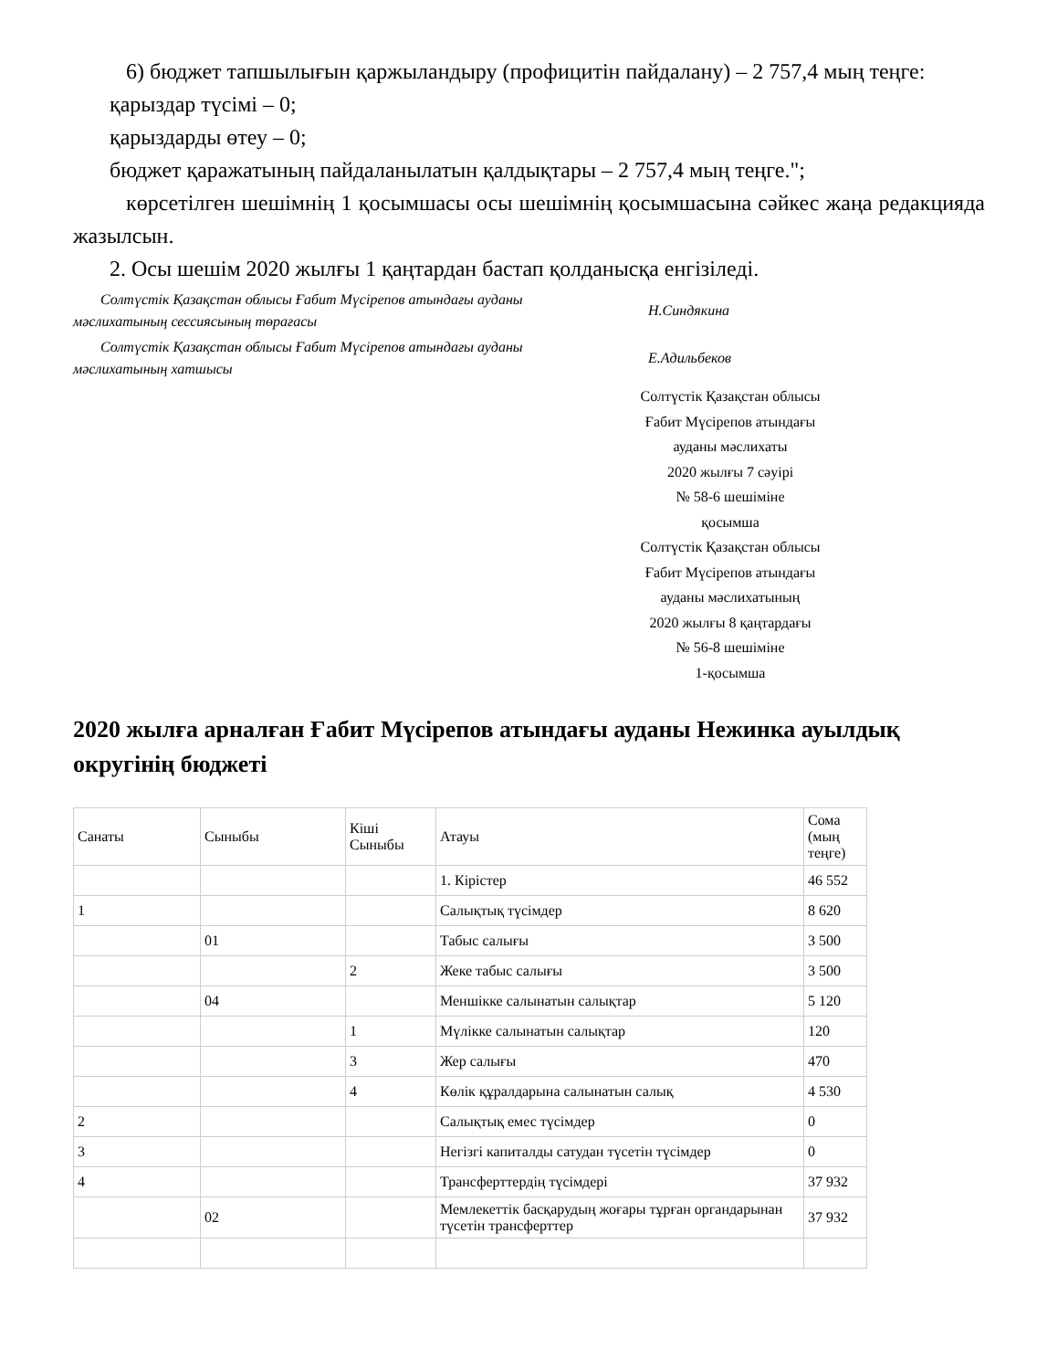6) бюджет тапшылығын қаржыландыру (профицитін пайдалану) – 2 757,4 мың теңге:
қарыздар түсімі – 0;
қарыздарды өтеу – 0;
бюджет қаражатының пайдаланылатын қалдықтары – 2 757,4 мың теңге.";
көрсетілген шешімнің 1 қосымшасы осы шешімнің қосымшасына сәйкес жаңа редакцияда жазылсын.
2. Осы шешім 2020 жылғы 1 қаңтардан бастап қолданысқа енгізіледі.
Солтүстік Қазақстан облысы Ғабит Мүсірепов атындағы ауданы мәслихатының сессиясының төрағасы
Н.Синдякина
Солтүстік Қазақстан облысы Ғабит Мүсірепов атындағы ауданы мәслихатының хатшысы
Е.Адильбеков
Солтүстік Қазақстан облысы
Ғабит Мүсірепов атындағы
ауданы мәслихаты
2020 жылғы 7 сәуірі
№ 58-6 шешіміне
қосымша
Солтүстік Қазақстан облысы
Ғабит Мүсірепов атындағы
ауданы мәслихатының
2020 жылғы 8 қаңтардағы
№ 56-8 шешіміне
1-қосымша
2020 жылға арналған Ғабит Мүсірепов атындағы ауданы Нежинка ауылдық округінің бюджеті
| Санаты | Сыныбы | Кіші Сыныбы | Атауы | Сома (мың теңге) |
| --- | --- | --- | --- | --- |
| | | | 1. Кірістер | 46 552 |
| 1 | | | Салықтық түсімдер | 8 620 |
| | 01 | | Табыс салығы | 3 500 |
| | | 2 | Жеке табыс салығы | 3 500 |
| | 04 | | Меншікке салынатын салықтар | 5 120 |
| | | 1 | Мүлікке салынатын салықтар | 120 |
| | | 3 | Жер салығы | 470 |
| | | 4 | Көлік құралдарына салынатын салық | 4 530 |
| 2 | | | Салықтық емес түсімдер | 0 |
| 3 | | | Негізгі капиталды сатудан түсетін түсімдер | 0 |
| 4 | | | Трансферттердің түсімдері | 37 932 |
| | 02 | | Мемлекеттік басқарудың жоғары тұрған органдарынан түсетін трансферттер | 37 932 |